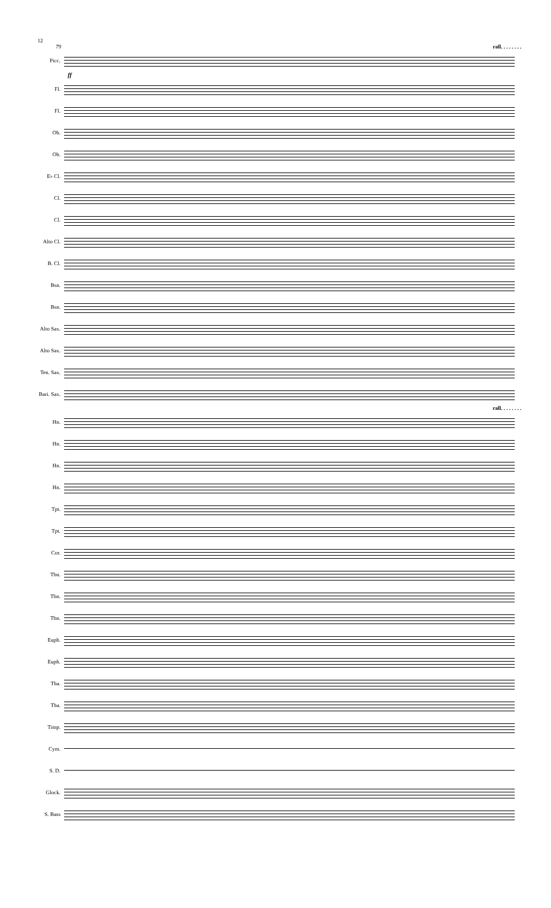12
79 rall. . . . . . . .
Picc.
ff
Fl.
Fl.
Ob.
Ob.
E♭ Cl.
Cl.
Cl.
Alto Cl.
B. Cl.
Bsn.
Bsn.
Alto Sax.
Alto Sax.
Ten. Sax.
Bari. Sax.
rall. . . . . . . .
Hn.
Hn.
Hn.
Hn.
Tpt.
Tpt.
Cor.
Tbn.
Tbn.
Tbn.
Euph.
Euph.
Tba.
Tba.
Timp.
Cym.
S. D.
Glock.
S. Bass